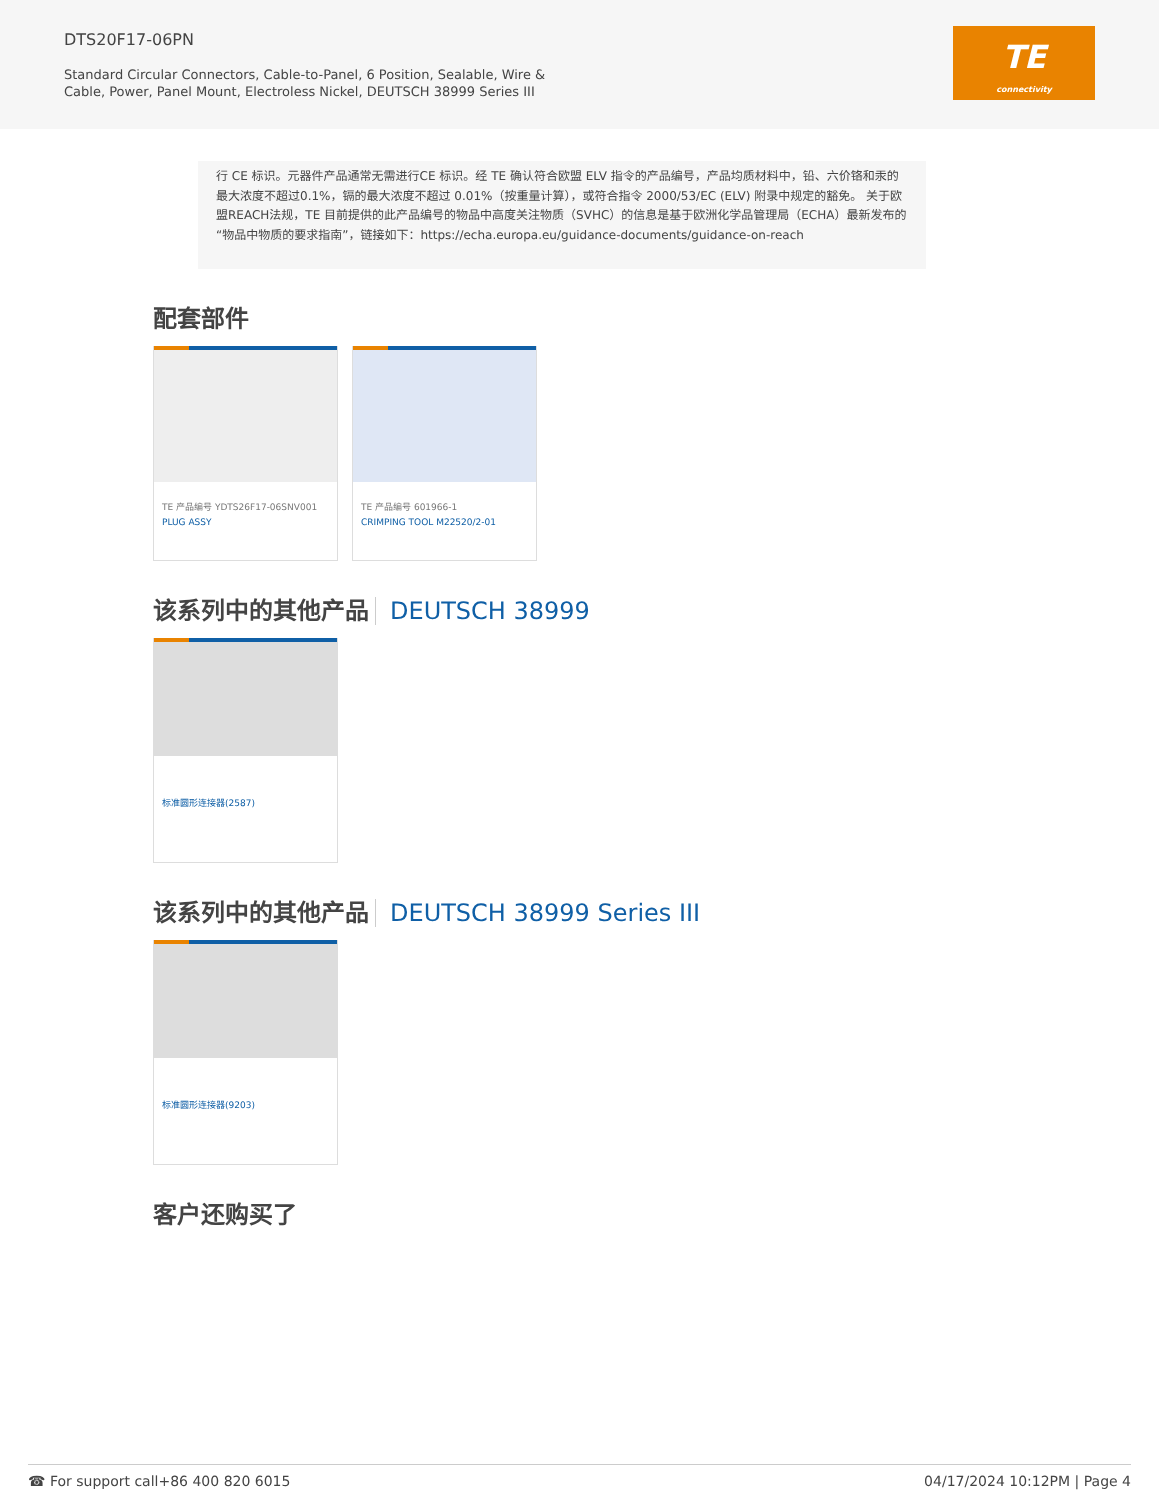DTS20F17-06PN
Standard Circular Connectors, Cable-to-Panel, 6 Position, Sealable, Wire & Cable, Power, Panel Mount, Electroless Nickel, DEUTSCH 38999 Series III
TE
connectivity
行 CE 标识。元器件产品通常无需进行CE 标识。经 TE 确认符合欧盟 ELV 指令的产品编号，产品均质材料中，铅、六价铬和汞的最大浓度不超过0.1%，镉的最大浓度不超过 0.01%（按重量计算），或符合指令 2000/53/EC (ELV) 附录中规定的豁免。 关于欧盟REACH法规，TE 目前提供的此产品编号的物品中高度关注物质（SVHC）的信息是基于欧洲化学品管理局（ECHA）最新发布的“物品中物质的要求指南”，链接如下：https://echa.europa.eu/guidance-documents/guidance-on-reach
配套部件
TE 产品编号 YDTS26F17-06SNV001
PLUG ASSY
TE 产品编号 601966-1
CRIMPING TOOL M22520/2-01
该系列中的其他产品 DEUTSCH 38999
标准圆形连接器(2587)
该系列中的其他产品 DEUTSCH 38999 Series III
标准圆形连接器(9203)
客户还购买了
☎ For support call+86 400 820 6015 04/17/2024 10:12PM | Page 4